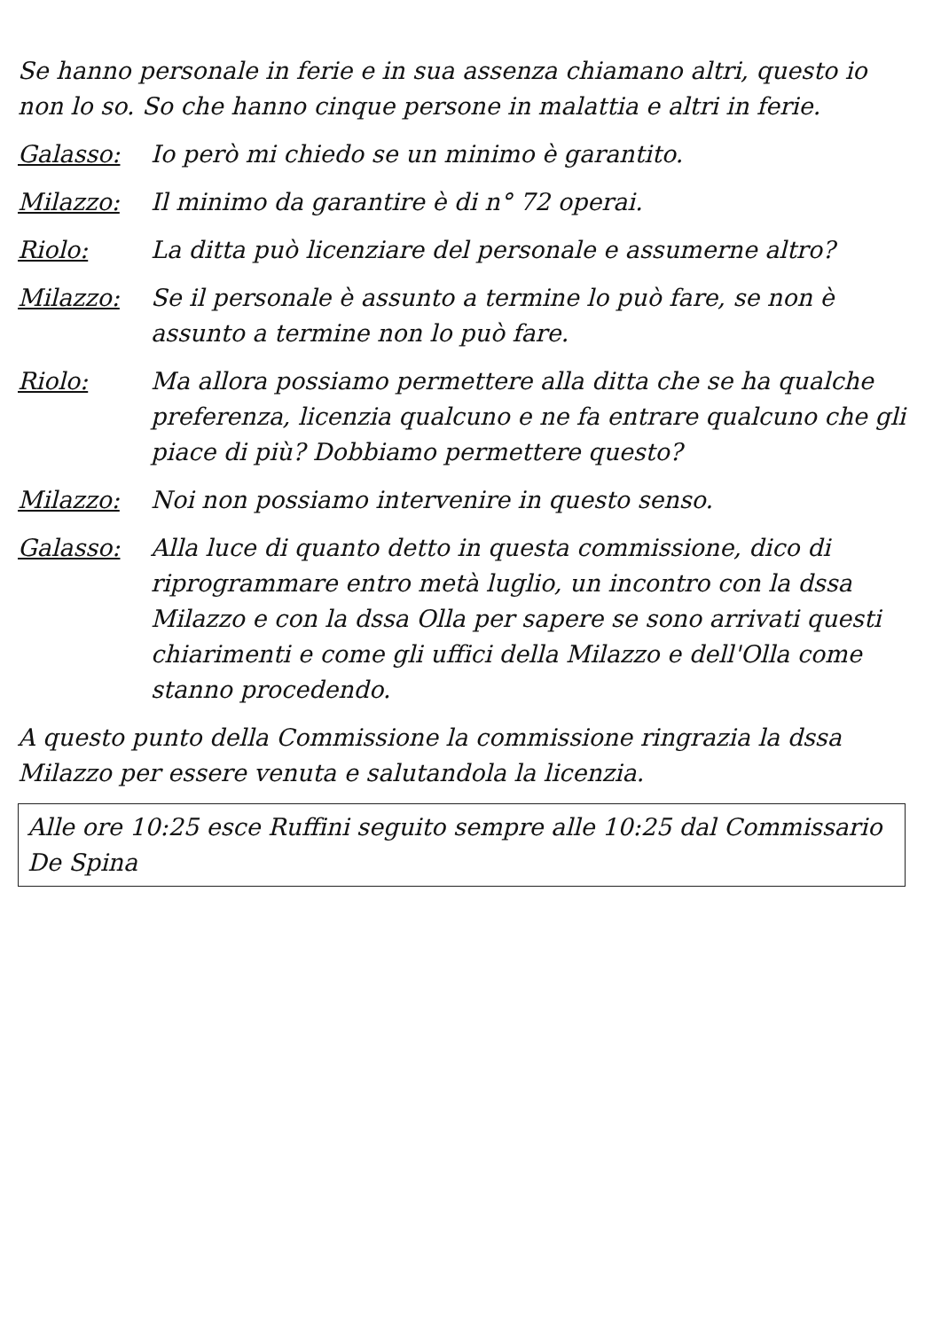Se hanno personale in ferie e in sua assenza chiamano altri, questo io non lo so. So che hanno cinque persone in malattia e altri in ferie.
Galasso: Io però mi chiedo se un minimo è garantito.
Milazzo: Il minimo da garantire è di n° 72 operai.
Riolo: La ditta può licenziare del personale e assumerne altro?
Milazzo: Se il personale è assunto a termine lo può fare, se non è assunto a termine non lo può fare.
Riolo: Ma allora possiamo permettere alla ditta che se ha qualche preferenza, licenzia qualcuno e ne fa entrare qualcuno che gli piace di più? Dobbiamo permettere questo?
Milazzo: Noi non possiamo intervenire in questo senso.
Galasso: Alla luce di quanto detto in questa commissione, dico di riprogrammare entro metà luglio, un incontro con la dssa Milazzo e con la dssa Olla per sapere se sono arrivati questi chiarimenti e come gli uffici della Milazzo e dell'Olla come stanno procedendo.
A questo punto della Commissione la commissione ringrazia la dssa Milazzo per essere venuta e salutandola la licenzia.
Alle ore 10:25 esce Ruffini seguito sempre alle 10:25 dal Commissario De Spina